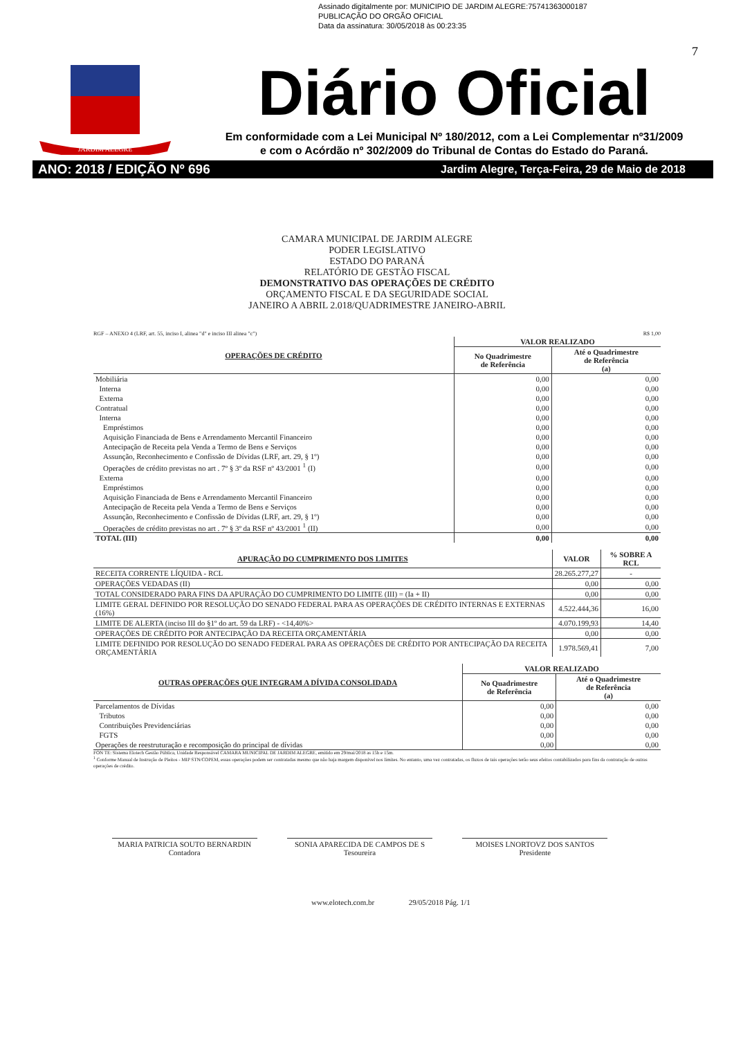Assinado digitalmente por: MUNICIPIO DE JARDIM ALEGRE:75741363000187
PUBLICAÇÃO DO ORGÃO OFICIAL
Data da assinatura: 30/05/2018 às 00:23:35
7
JARDIM ALEGRE
Diário Oficial
Em conformidade com a Lei Municipal Nº 180/2012, com a Lei Complementar nº31/2009
e com o Acórdão nº 302/2009 do Tribunal de Contas do Estado do Paraná.
ANO: 2018 / EDIÇÃO Nº 696 Jardim Alegre, Terça-Feira, 29 de Maio de 2018
CAMARA MUNICIPAL DE JARDIM ALEGRE
PODER LEGISLATIVO
ESTADO DO PARANÁ
RELATÓRIO DE GESTÃO FISCAL
DEMONSTRATIVO DAS OPERAÇÕES DE CRÉDITO
ORÇAMENTO FISCAL E DA SEGURIDADE SOCIAL
JANEIRO A ABRIL 2.018/QUADRIMESTRE JANEIRO-ABRIL
RGF – ANEXO 4 (LRF, art. 55, inciso I, alinea "d" e inciso III alinea "c") R$ 1,00
| OPERAÇÕES DE CRÉDITO | VALOR REALIZADO | |
| --- | --- | --- |
| | No Quadrimestre de Referência | Até o Quadrimestre de Referência (a) |
| Mobiliária | 0,00 | 0,00 |
| Interna | 0,00 | 0,00 |
| Externa | 0,00 | 0,00 |
| Contratual | 0,00 | 0,00 |
| Interna | 0,00 | 0,00 |
| Empréstimos | 0,00 | 0,00 |
| Aquisição Financiada de Bens e Arrendamento Mercantil Financeiro | 0,00 | 0,00 |
| Antecipação de Receita pela Venda a Termo de Bens e Serviços | 0,00 | 0,00 |
| Assunção, Reconhecimento e Confissão de Dívidas (LRF, art. 29, § 1º) | 0,00 | 0,00 |
| Operações de crédito previstas no art . 7º § 3º da RSF nº 43/2001 <sup>1</sup> (I) | 0,00 | 0,00 |
| Externa | 0,00 | 0,00 |
| Empréstimos | 0,00 | 0,00 |
| Aquisição Financiada de Bens e Arrendamento Mercantil Financeiro | 0,00 | 0,00 |
| Antecipação de Receita pela Venda a Termo de Bens e Serviços | 0,00 | 0,00 |
| Assunção, Reconhecimento e Confissão de Dívidas (LRF, art. 29, § 1º) | 0,00 | 0,00 |
| Operações de crédito previstas no art . 7º § 3º da RSF nº 43/2001 <sup>1</sup> (II) | 0,00 | 0,00 |
| TOTAL (III) | 0,00 | 0,00 |
| APURAÇÃO DO CUMPRIMENTO DOS LIMITES | VALOR | % SOBRE A RCL |
| --- | --- | --- |
| RECEITA CORRENTE LÍQUIDA - RCL | 28.265.277,27 | - |
| OPERAÇÕES VEDADAS (II) | 0,00 | 0,00 |
| TOTAL CONSIDERADO PARA FINS DA APURAÇÃO DO CUMPRIMENTO DO LIMITE (III) = (Ia + II) | 0,00 | 0,00 |
| LIMITE GERAL DEFINIDO POR RESOLUÇÃO DO SENADO FEDERAL PARA AS OPERAÇÕES DE CRÉDITO INTERNAS E EXTERNAS (16%) | 4.522.444,36 | 16,00 |
| LIMITE DE ALERTA (inciso III do §1º do art. 59 da LRF) - <14,40%> | 4.070.199,93 | 14,40 |
| OPERAÇÕES DE CRÉDITO POR ANTECIPAÇÃO DA RECEITA ORÇAMENTÁRIA | 0,00 | 0,00 |
| LIMITE DEFINIDO POR RESOLUÇÃO DO SENADO FEDERAL PARA AS OPERAÇÕES DE CRÉDITO POR ANTECIPAÇÃO DA RECEITA ORÇAMENTÁRIA | 1.978.569,41 | 7,00 |
| OUTRAS OPERAÇÕES QUE INTEGRAM A DÍVIDA CONSOLIDADA | VALOR REALIZADO | |
| --- | --- | --- |
| | No Quadrimestre de Referência | Até o Quadrimestre de Referência (a) |
| Parcelamentos de Dívidas | 0,00 | 0,00 |
| Tributos | 0,00 | 0,00 |
| Contribuições Previdenciárias | 0,00 | 0,00 |
| FGTS | 0,00 | 0,00 |
| Operações de reestruturação e recomposição do principal de dívidas | 0,00 | 0,00 |
FON TE: Sistema Elotech Gestão Pública, Unidade Responsável CAMARA MUNICIPAL DE JARDIM ALEGRE, emitido em 29/mai/2018 as 15h e 15m.
<sup>1</sup> Conforme Manual de Instrução de Pleitos - MIP STN/COPEM, essas operações podem ser contratadas mesmo que não haja margem disponível nos limites. No entanto, uma vez contratadas, os fluxos de tais operações terão seus efeitos contabilizados para fins da contratação de outras operações de crédito.
MARIA PATRICIA SOUTO BERNARDIN
Contadora
SONIA APARECIDA DE CAMPOS DE S
Tesoureira
MOISES LNORTOVZ DOS SANTOS
Presidente
www.elotech.com.br 29/05/2018 Pág. 1/1